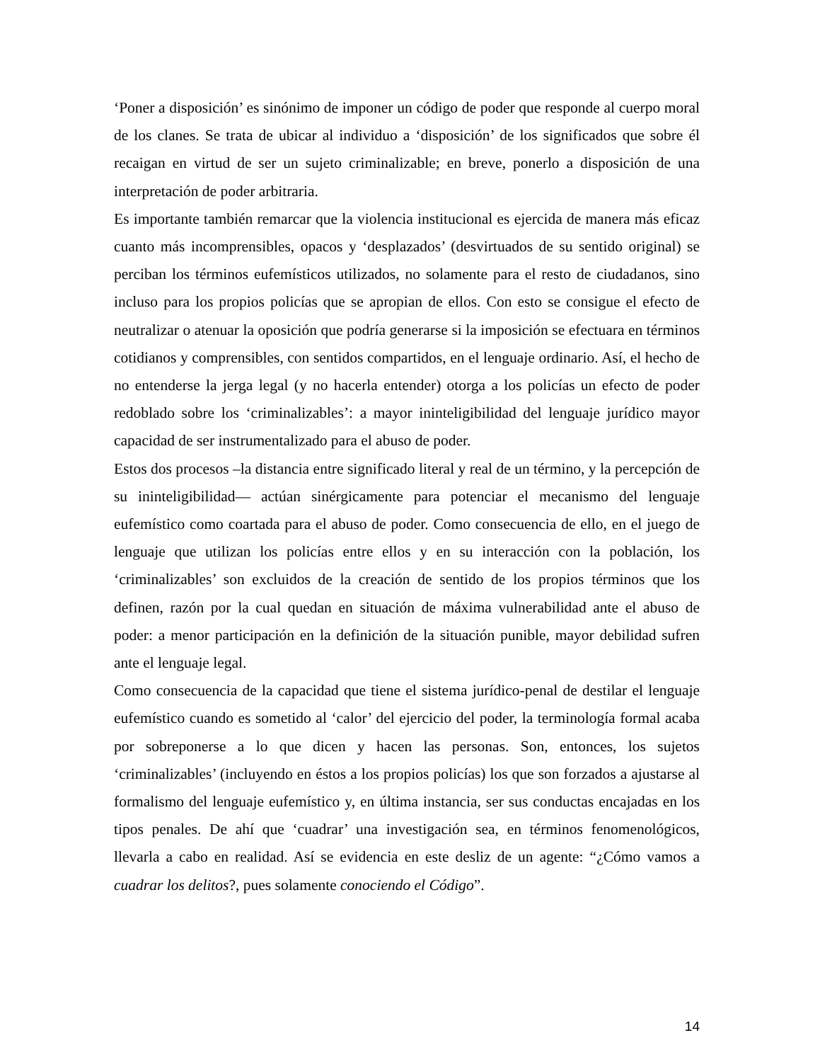‘Poner a disposición’ es sinónimo de imponer un código de poder que responde al cuerpo moral de los clanes. Se trata de ubicar al individuo a ‘disposición’ de los significados que sobre él recaigan en virtud de ser un sujeto criminalizable; en breve, ponerlo a disposición de una interpretación de poder arbitraria.
Es importante también remarcar que la violencia institucional es ejercida de manera más eficaz cuanto más incomprensibles, opacos y ‘desplazados’ (desvirtuados de su sentido original) se perciban los términos eufemísticos utilizados, no solamente para el resto de ciudadanos, sino incluso para los propios policías que se apropian de ellos. Con esto se consigue el efecto de neutralizar o atenuar la oposición que podría generarse si la imposición se efectuara en términos cotidianos y comprensibles, con sentidos compartidos, en el lenguaje ordinario. Así, el hecho de no entenderse la jerga legal (y no hacerla entender) otorga a los policías un efecto de poder redoblado sobre los ‘criminalizables’: a mayor ininteligibilidad del lenguaje jurídico mayor capacidad de ser instrumentalizado para el abuso de poder.
Estos dos procesos –la distancia entre significado literal y real de un término, y la percepción de su ininteligibilidad— actúan sinérgicamente para potenciar el mecanismo del lenguaje eufemístico como coartada para el abuso de poder. Como consecuencia de ello, en el juego de lenguaje que utilizan los policías entre ellos y en su interacción con la población, los ‘criminalizables’ son excluidos de la creación de sentido de los propios términos que los definen, razón por la cual quedan en situación de máxima vulnerabilidad ante el abuso de poder: a menor participación en la definición de la situación punible, mayor debilidad sufren ante el lenguaje legal.
Como consecuencia de la capacidad que tiene el sistema jurídico-penal de destilar el lenguaje eufemístico cuando es sometido al ‘calor’ del ejercicio del poder, la terminología formal acaba por sobreponerse a lo que dicen y hacen las personas. Son, entonces, los sujetos ‘criminalizables’ (incluyendo en éstos a los propios policías) los que son forzados a ajustarse al formalismo del lenguaje eufemístico y, en última instancia, ser sus conductas encajadas en los tipos penales. De ahí que ‘cuadrar’ una investigación sea, en términos fenomenológicos, llevarla a cabo en realidad. Así se evidencia en este desliz de un agente: “¿Cómo vamos a cuadrar los delitos?, pues solamente conociendo el Código”.
14